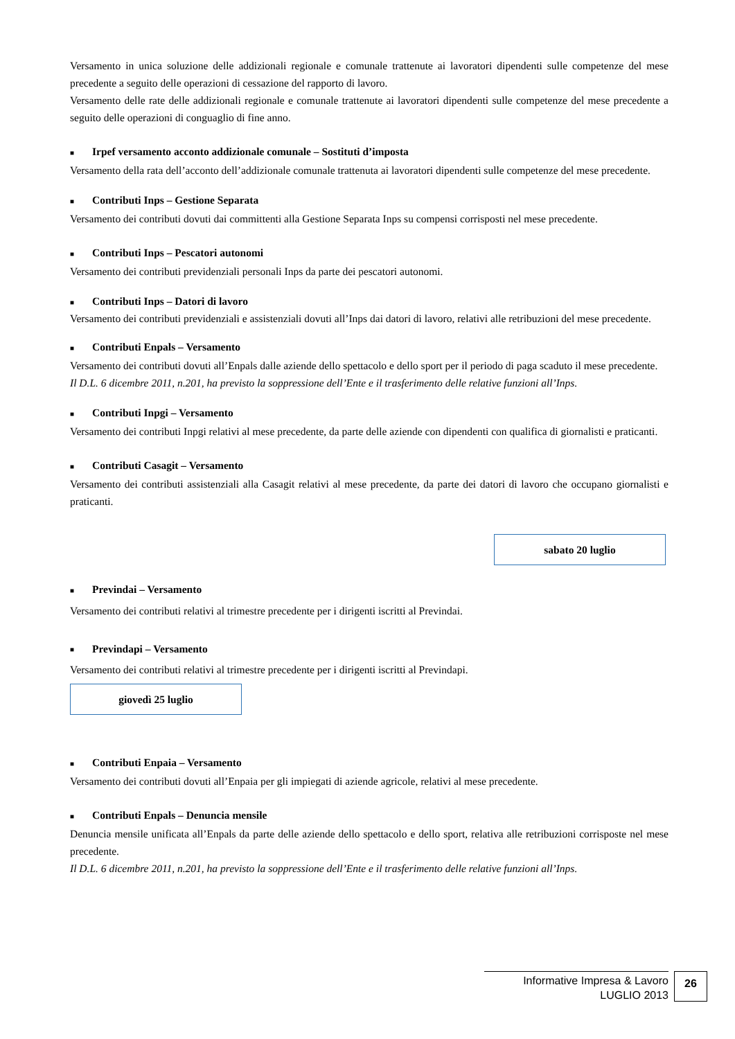Versamento in unica soluzione delle addizionali regionale e comunale trattenute ai lavoratori dipendenti sulle competenze del mese precedente a seguito delle operazioni di cessazione del rapporto di lavoro.
Versamento delle rate delle addizionali regionale e comunale trattenute ai lavoratori dipendenti sulle competenze del mese precedente a seguito delle operazioni di conguaglio di fine anno.
■ Irpef versamento acconto addizionale comunale – Sostituti d’imposta
Versamento della rata dell’acconto dell’addizionale comunale trattenuta ai lavoratori dipendenti sulle competenze del mese precedente.
■ Contributi Inps – Gestione Separata
Versamento dei contributi dovuti dai committenti alla Gestione Separata Inps su compensi corrisposti nel mese precedente.
■ Contributi Inps – Pescatori autonomi
Versamento dei contributi previdenziali personali Inps da parte dei pescatori autonomi.
■ Contributi Inps – Datori di lavoro
Versamento dei contributi previdenziali e assistenziali dovuti all’Inps dai datori di lavoro, relativi alle retribuzioni del mese precedente.
■ Contributi Enpals – Versamento
Versamento dei contributi dovuti all’Enpals dalle aziende dello spettacolo e dello sport per il periodo di paga scaduto il mese precedente.
Il D.L. 6 dicembre 2011, n.201, ha previsto la soppressione dell’Ente e il trasferimento delle relative funzioni all’Inps.
■ Contributi Inpgi – Versamento
Versamento dei contributi Inpgi relativi al mese precedente, da parte delle aziende con dipendenti con qualifica di giornalisti e praticanti.
■ Contributi Casagit – Versamento
Versamento dei contributi assistenziali alla Casagit relativi al mese precedente, da parte dei datori di lavoro che occupano giornalisti e praticanti.
sabato 20 luglio
■ Previndai – Versamento
Versamento dei contributi relativi al trimestre precedente per i dirigenti iscritti al Previndai.
■ Previndapi – Versamento
Versamento dei contributi relativi al trimestre precedente per i dirigenti iscritti al Previndapi.
giovedì 25 luglio
■ Contributi Enpaia – Versamento
Versamento dei contributi dovuti all’Enpaia per gli impiegati di aziende agricole, relativi al mese precedente.
■ Contributi Enpals – Denuncia mensile
Denuncia mensile unificata all’Enpals da parte delle aziende dello spettacolo e dello sport, relativa alle retribuzioni corrisposte nel mese precedente.
Il D.L. 6 dicembre 2011, n.201, ha previsto la soppressione dell’Ente e il trasferimento delle relative funzioni all’Inps.
Informative Impresa & Lavoro
LUGLIO 2013
26